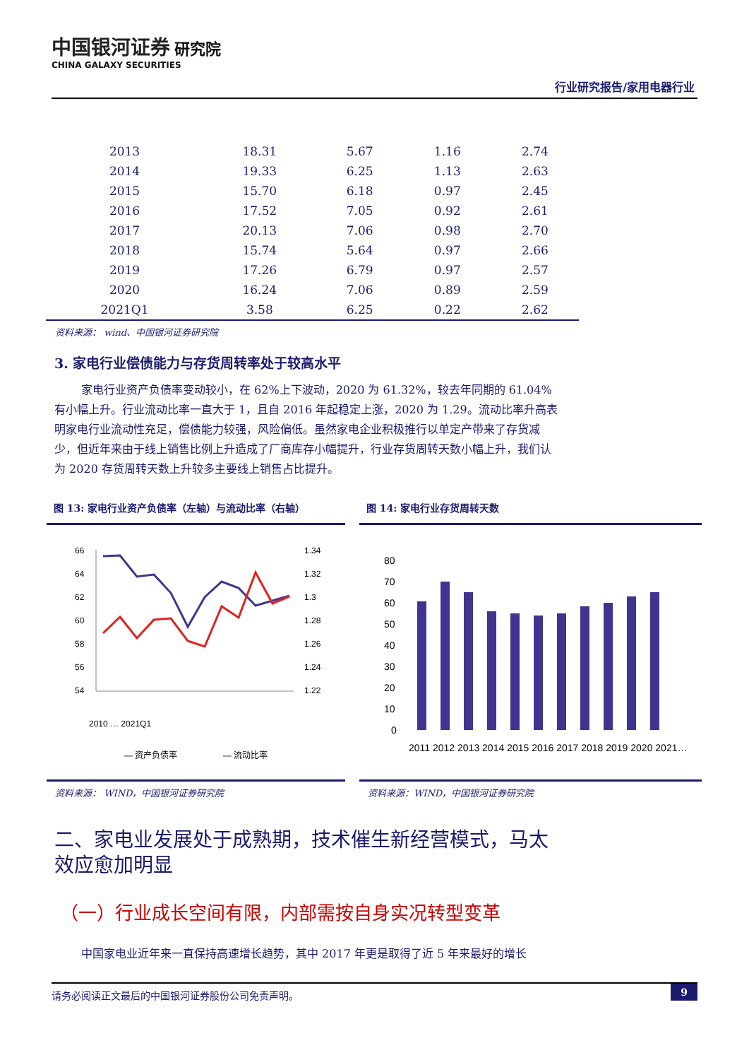中国银河证券 研究院
CHINA GALAXY SECURITIES
行业研究报告/家用电器行业
| 2013 | 18.31 | 5.67 | 1.16 | 2.74 |
| 2014 | 19.33 | 6.25 | 1.13 | 2.63 |
| 2015 | 15.70 | 6.18 | 0.97 | 2.45 |
| 2016 | 17.52 | 7.05 | 0.92 | 2.61 |
| 2017 | 20.13 | 7.06 | 0.98 | 2.70 |
| 2018 | 15.74 | 5.64 | 0.97 | 2.66 |
| 2019 | 17.26 | 6.79 | 0.97 | 2.57 |
| 2020 | 16.24 | 7.06 | 0.89 | 2.59 |
| 2021Q1 | 3.58 | 6.25 | 0.22 | 2.62 |
资料来源： wind、中国银河证券研究院
3. 家电行业偿债能力与存货周转率处于较高水平
家电行业资产负债率变动较小，在 62%上下波动，2020 为 61.32%，较去年同期的 61.04%有小幅上升。行业流动比率一直大于 1，且自 2016 年起稳定上涨，2020 为 1.29。流动比率升高表明家电行业流动性充足，偿债能力较强，风险偏低。虽然家电企业积极推行以单定产带来了存货减少，但近年来由于线上销售比例上升造成了厂商库存小幅提升，行业存货周转天数小幅上升，我们认为 2020 存货周转天数上升较多主要线上销售占比提升。
图 13: 家电行业资产负债率（左轴）与流动比率（右轴）
66
64
62
60
58
56
54
1.34
1.32
1.3
1.28
1.26
1.24
1.22
2010 … 2021Q1
— 资产负债率
— 流动比率
资料来源： WIND，中国银河证券研究院
图 14: 家电行业存货周转天数
80
70
60
50
40
30
20
10
0
2011 2012 2013 2014 2015 2016 2017 2018 2019 2020 2021…
资料来源：WIND，中国银河证券研究院
二、家电业发展处于成熟期，技术催生新经营模式，马太效应愈加明显
（一）行业成长空间有限，内部需按自身实况转型变革
中国家电业近年来一直保持高速增长趋势，其中 2017 年更是取得了近 5 年来最好的增长
请务必阅读正文最后的中国银河证券股份公司免责声明。 9